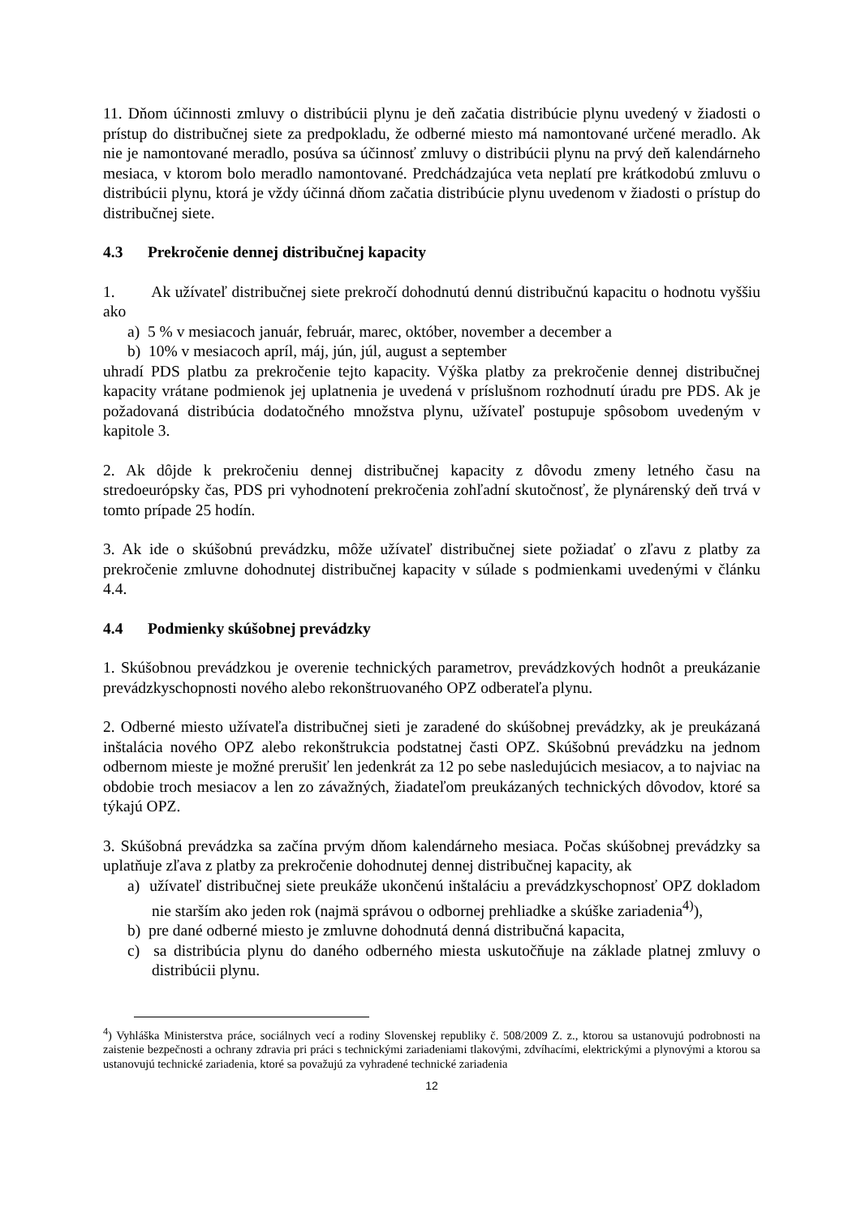11. Dňom účinnosti zmluvy o distribúcii plynu je deň začatia distribúcie plynu uvedený v žiadosti o prístup do distribučnej siete za predpokladu, že odberné miesto má namontované určené meradlo. Ak nie je namontované meradlo, posúva sa účinnosť zmluvy o distribúcii plynu na prvý deň kalendárneho mesiaca, v ktorom bolo meradlo namontované. Predchádzajúca veta neplatí pre krátkodobú zmluvu o distribúcii plynu, ktorá je vždy účinná dňom začatia distribúcie plynu uvedenom v žiadosti o prístup do distribučnej siete.
4.3 Prekročenie dennej distribučnej kapacity
1. Ak užívateľ distribučnej siete prekročí dohodnutú dennú distribučnú kapacitu o hodnotu vyššiu ako
a) 5 % v mesiacoch január, február, marec, október, november a december a
b) 10% v mesiacoch apríl, máj, jún, júl, august a september
uhradí PDS platbu za prekročenie tejto kapacity. Výška platby za prekročenie dennej distribučnej kapacity vrátane podmienok jej uplatnenia je uvedená v príslušnom rozhodnutí úradu pre PDS. Ak je požadovaná distribúcia dodatočného množstva plynu, užívateľ postupuje spôsobom uvedeným v kapitole 3.
2. Ak dôjde k prekročeniu dennej distribučnej kapacity z dôvodu zmeny letného času na stredoeurópsky čas, PDS pri vyhodnotení prekročenia zohľadní skutočnosť, že plynárenský deň trvá v tomto prípade 25 hodín.
3. Ak ide o skúšobnú prevádzku, môže užívateľ distribučnej siete požiadať o zľavu z platby za prekročenie zmluvne dohodnutej distribučnej kapacity v súlade s podmienkami uvedenými v článku 4.4.
4.4 Podmienky skúšobnej prevádzky
1. Skúšobnou prevádzkou je overenie technických parametrov, prevádzkových hodnôt a preukázanie prevádzkyschopnosti nového alebo rekonštruovaného OPZ odberateľa plynu.
2. Odberné miesto užívateľa distribučnej sieti je zaradené do skúšobnej prevádzky, ak je preukázaná inštalácia nového OPZ alebo rekonštrukcia podstatnej časti OPZ. Skúšobnú prevádzku na jednom odbernom mieste je možné prerušiť len jedenkrát za 12 po sebe nasledujúcich mesiacov, a to najviac na obdobie troch mesiacov a len zo závažných, žiadateľom preukázaných technických dôvodov, ktoré sa týkajú OPZ.
3. Skúšobná prevádzka sa začína prvým dňom kalendárneho mesiaca. Počas skúšobnej prevádzky sa uplatňuje zľava z platby za prekročenie dohodnutej dennej distribučnej kapacity, ak
a) užívateľ distribučnej siete preukáže ukončenú inštaláciu a prevádzkyschopnosť OPZ dokladom nie starším ako jeden rok (najmä správou o odbornej prehliadke a skúške zariadenia<sup>4)</sup>),
b) pre dané odberné miesto je zmluvne dohodnutá denná distribučná kapacita,
c) sa distribúcia plynu do daného odberného miesta uskutočňuje na základe platnej zmluvy o distribúcii plynu.
<sup>4</sup>) Vyhláška Ministerstva práce, sociálnych vecí a rodiny Slovenskej republiky č. 508/2009 Z. z., ktorou sa ustanovujú podrobnosti na zaistenie bezpečnosti a ochrany zdravia pri práci s technickými zariadeniami tlakovými, zdvíhacími, elektrickými a plynovými a ktorou sa ustanovujú technické zariadenia, ktoré sa považujú za vyhradené technické zariadenia
12